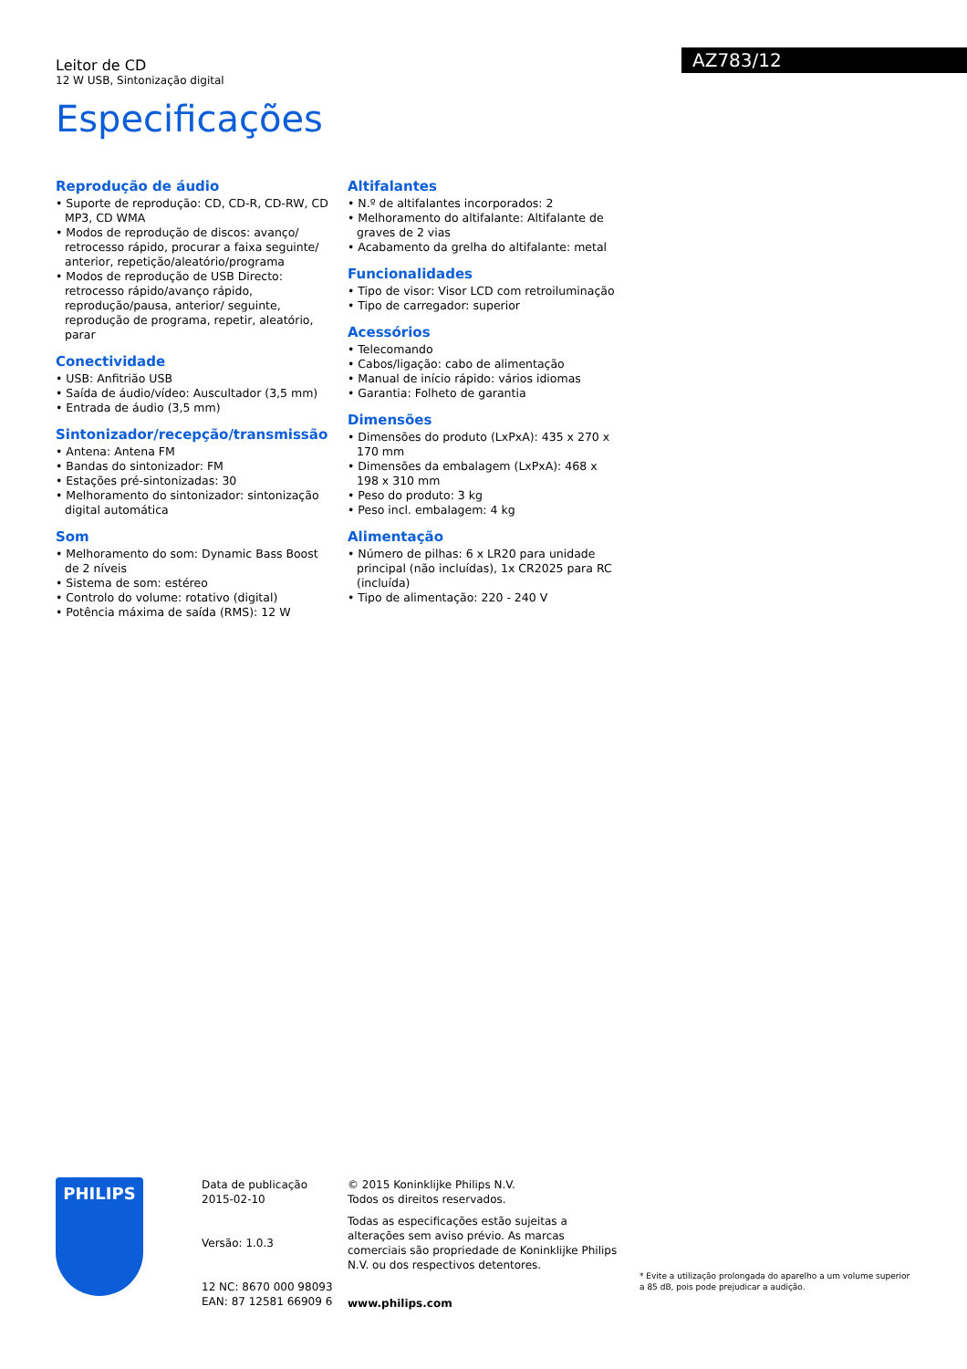Leitor de CD
12 W USB, Sintonização digital
AZ783/12
Especificações
Reprodução de áudio
• Suporte de reprodução: CD, CD-R, CD-RW, CD MP3, CD WMA
• Modos de reprodução de discos: avanço/ retrocesso rápido, procurar a faixa seguinte/ anterior, repetição/aleatório/programa
• Modos de reprodução de USB Directo: retrocesso rápido/avanço rápido, reprodução/pausa, anterior/ seguinte, reprodução de programa, repetir, aleatório, parar
Conectividade
• USB: Anfitrião USB
• Saída de áudio/vídeo: Auscultador (3,5 mm)
• Entrada de áudio (3,5 mm)
Sintonizador/recepção/transmissão
• Antena: Antena FM
• Bandas do sintonizador: FM
• Estações pré-sintonizadas: 30
• Melhoramento do sintonizador: sintonização digital automática
Som
• Melhoramento do som: Dynamic Bass Boost de 2 níveis
• Sistema de som: estéreo
• Controlo do volume: rotativo (digital)
• Potência máxima de saída (RMS): 12 W
Altifalantes
• N.º de altifalantes incorporados: 2
• Melhoramento do altifalante: Altifalante de graves de 2 vias
• Acabamento da grelha do altifalante: metal
Funcionalidades
• Tipo de visor: Visor LCD com retroiluminação
• Tipo de carregador: superior
Acessórios
• Telecomando
• Cabos/ligação: cabo de alimentação
• Manual de início rápido: vários idiomas
• Garantia: Folheto de garantia
Dimensões
• Dimensões do produto (LxPxA): 435 x 270 x 170 mm
• Dimensões da embalagem (LxPxA): 468 x 198 x 310 mm
• Peso do produto: 3 kg
• Peso incl. embalagem: 4 kg
Alimentação
• Número de pilhas: 6 x LR20 para unidade principal (não incluídas), 1x CR2025 para RC (incluída)
• Tipo de alimentação: 220 - 240 V
PHILIPS
Data de publicação
2015-02-10
Versão: 1.0.3
12 NC: 8670 000 98093
EAN: 87 12581 66909 6
© 2015 Koninklijke Philips N.V.
Todos os direitos reservados.
Todas as especificações estão sujeitas a alterações sem aviso prévio. As marcas comerciais são propriedade de Koninklijke Philips N.V. ou dos respectivos detentores.
www.philips.com
* Evite a utilização prolongada do aparelho a um volume superior a 85 dB, pois pode prejudicar a audição.